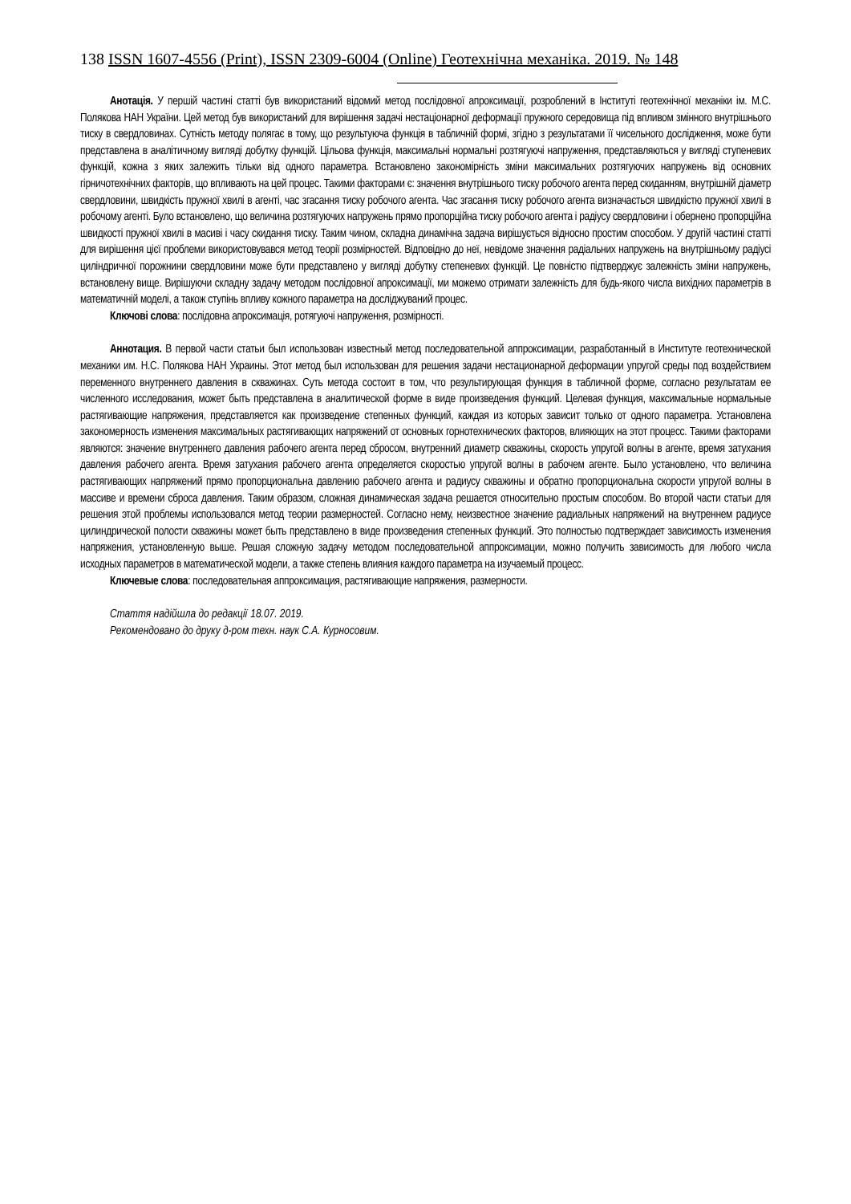138 ISSN 1607-4556 (Print), ISSN 2309-6004 (Online) Геотехнічна механіка. 2019. № 148
Анотація. У першій частині статті був використаний відомий метод послідовної апроксимації, розроблений в Інституті геотехнічної механіки ім. М.С. Полякова НАН України. Цей метод був використаний для вирішення задачі нестаціонарної деформації пружного середовища під впливом змінного внутрішнього тиску в свердловинах. Сутність методу полягає в тому, що результуюча функція в табличній формі, згідно з результатами її чисельного дослідження, може бути представлена в аналітичному вигляді добутку функцій. Цільова функція, максимальні нормальні розтягуючі напруження, представляються у вигляді ступеневих функцій, кожна з яких залежить тільки від одного параметра. Встановлено закономірність зміни максимальних розтягуючих напружень від основних гірничотехнічних факторів, що впливають на цей процес. Такими факторами є: значення внутрішнього тиску робочого агента перед скиданням, внутрішній діаметр свердловини, швидкість пружної хвилі в агенті, час згасання тиску робочого агента. Час згасання тиску робочого агента визначається швидкістю пружної хвилі в робочому агенті. Було встановлено, що величина розтягуючих напружень прямо пропорційна тиску робочого агента і радіусу свердловини і обернено пропорційна швидкості пружної хвилі в масиві і часу скидання тиску. Таким чином, складна динамічна задача вирішується відносно простим способом. У другій частині статті для вирішення цієї проблеми використовувався метод теорії розмірностей. Відповідно до неї, невідоме значення радіальних напружень на внутрішньому радіусі циліндричної порожнини свердловини може бути представлено у вигляді добутку степеневих функцій. Це повністю підтверджує залежність зміни напружень, встановлену вище. Вирішуючи складну задачу методом послідовної апроксимації, ми можемо отримати залежність для будь-якого числа вихідних параметрів в математичній моделі, а також ступінь впливу кожного параметра на досліджуваний процес.
Ключові слова: послідовна апроксимація, ротягуючі напруження, розмірності.
Аннотация. В первой части статьи был использован известный метод последовательной аппроксимации, разработанный в Институте геотехнической механики им. Н.С. Полякова НАН Украины. Этот метод был использован для решения задачи нестационарной деформации упругой среды под воздействием переменного внутреннего давления в скважинах. Суть метода состоит в том, что результирующая функция в табличной форме, согласно результатам ее численного исследования, может быть представлена в аналитической форме в виде произведения функций. Целевая функция, максимальные нормальные растягивающие напряжения, представляется как произведение степенных функций, каждая из которых зависит только от одного параметра. Установлена закономерность изменения максимальных растягивающих напряжений от основных горнотехнических факторов, влияющих на этот процесс. Такими факторами являются: значение внутреннего давления рабочего агента перед сбросом, внутренний диаметр скважины, скорость упругой волны в агенте, время затухания давления рабочего агента. Время затухания рабочего агента определяется скоростью упругой волны в рабочем агенте. Было установлено, что величина растягивающих напряжений прямо пропорциональна давлению рабочего агента и радиусу скважины и обратно пропорциональна скорости упругой волны в массиве и времени сброса давления. Таким образом, сложная динамическая задача решается относительно простым способом. Во второй части статьи для решения этой проблемы использовался метод теории размерностей. Согласно нему, неизвестное значение радиальных напряжений на внутреннем радиусе цилиндрической полости скважины может быть представлено в виде произведения степенных функций. Это полностью подтверждает зависимость изменения напряжения, установленную выше. Решая сложную задачу методом последовательной аппроксимации, можно получить зависимость для любого числа исходных параметров в математической модели, а также степень влияния каждого параметра на изучаемый процесс.
Ключевые слова: последовательная аппроксимация, растягивающие напряжения, размерности.
Стаття надійшла до редакції 18.07. 2019.
Рекомендовано до друку д-ром техн. наук С.А. Курносовим.